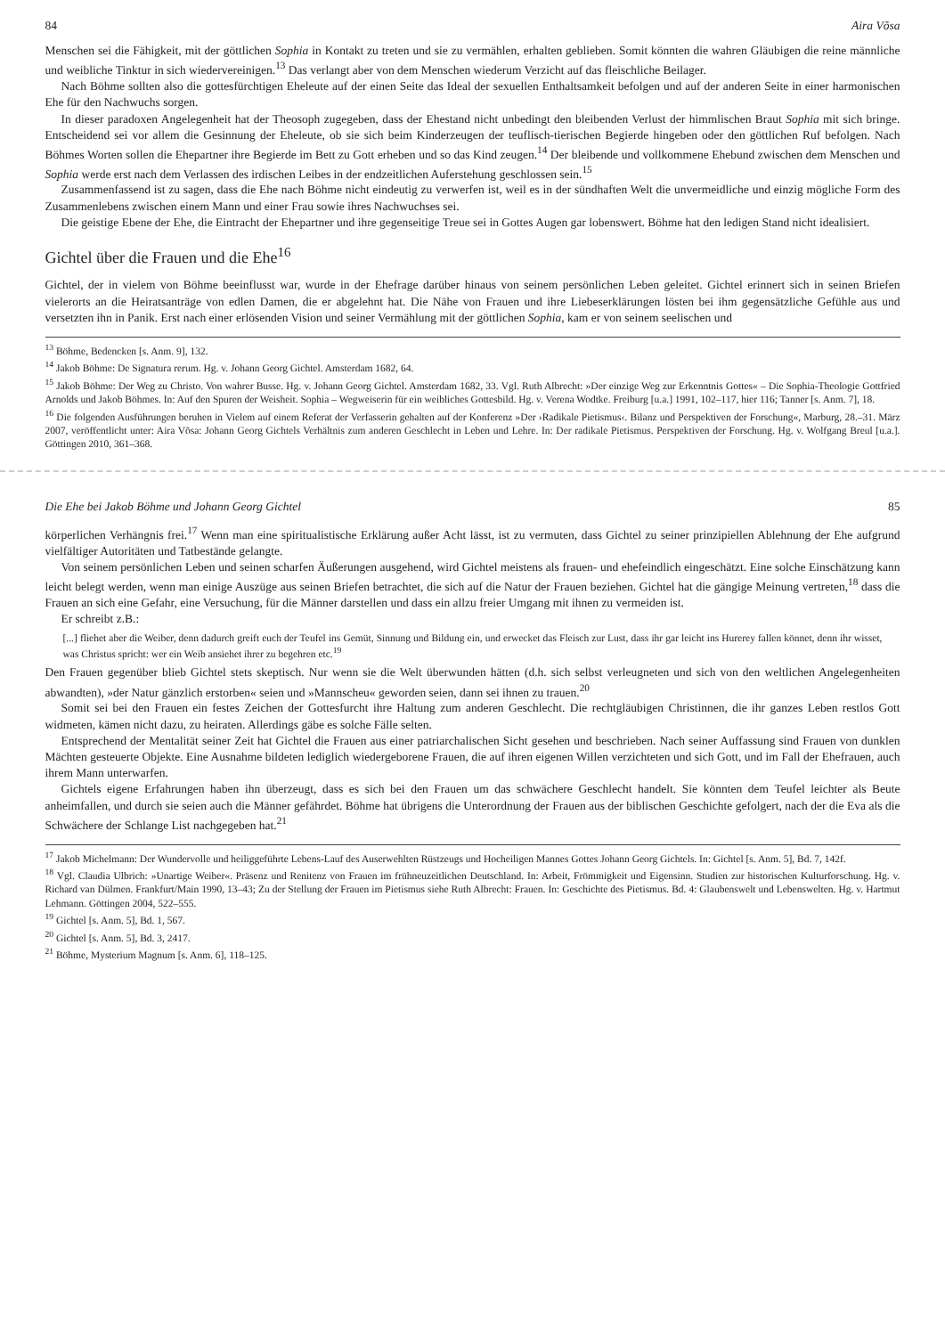84 Aira Võsa
Menschen sei die Fähigkeit, mit der göttlichen Sophia in Kontakt zu treten und sie zu vermählen, erhalten geblieben. Somit könnten die wahren Gläubigen die reine männliche und weibliche Tinktur in sich wiedervereinigen.<sup>13</sup> Das verlangt aber von dem Menschen wiederum Verzicht auf das fleischliche Beilager.
Nach Böhme sollten also die gottesfürchtigen Eheleute auf der einen Seite das Ideal der sexuellen Enthaltsamkeit befolgen und auf der anderen Seite in einer harmonischen Ehe für den Nachwuchs sorgen.
In dieser paradoxen Angelegenheit hat der Theosoph zugegeben, dass der Ehestand nicht unbedingt den bleibenden Verlust der himmlischen Braut Sophia mit sich bringe. Entscheidend sei vor allem die Gesinnung der Eheleute, ob sie sich beim Kinderzeugen der teuflisch-tierischen Begierde hingeben oder den göttlichen Ruf befolgen. Nach Böhmes Worten sollen die Ehepartner ihre Begierde im Bett zu Gott erheben und so das Kind zeugen.<sup>14</sup> Der bleibende und vollkommene Ehebund zwischen dem Menschen und Sophia werde erst nach dem Verlassen des irdischen Leibes in der endzeitlichen Auferstehung geschlossen sein.<sup>15</sup>
Zusammenfassend ist zu sagen, dass die Ehe nach Böhme nicht eindeutig zu verwerfen ist, weil es in der sündhaften Welt die unvermeidliche und einzig mögliche Form des Zusammenlebens zwischen einem Mann und einer Frau sowie ihres Nachwuchses sei.
Die geistige Ebene der Ehe, die Eintracht der Ehepartner und ihre gegenseitige Treue sei in Gottes Augen gar lobenswert. Böhme hat den ledigen Stand nicht idealisiert.
Gichtel über die Frauen und die Ehe<sup>16</sup>
Gichtel, der in vielem von Böhme beeinflusst war, wurde in der Ehefrage darüber hinaus von seinem persönlichen Leben geleitet. Gichtel erinnert sich in seinen Briefen vielerorts an die Heiratsanträge von edlen Damen, die er abgelehnt hat. Die Nähe von Frauen und ihre Liebeserklärungen lösten bei ihm gegensätzliche Gefühle aus und versetzten ihn in Panik. Erst nach einer erlösenden Vision und seiner Vermählung mit der göttlichen Sophia, kam er von seinem seelischen und
<sup>13</sup> Böhme, Bedencken [s. Anm. 9], 132.
<sup>14</sup> Jakob Böhme: De Signatura rerum. Hg. v. Johann Georg Gichtel. Amsterdam 1682, 64.
<sup>15</sup> Jakob Böhme: Der Weg zu Christo. Von wahrer Busse. Hg. v. Johann Georg Gichtel. Amsterdam 1682, 33. Vgl. Ruth Albrecht: »Der einzige Weg zur Erkenntnis Gottes« – Die Sophia-Theologie Gottfried Arnolds und Jakob Böhmes. In: Auf den Spuren der Weisheit. Sophia – Wegweiserin für ein weibliches Gottesbild. Hg. v. Verena Wodtke. Freiburg [u.a.] 1991, 102–117, hier 116; Tanner [s. Anm. 7], 18.
<sup>16</sup> Die folgenden Ausführungen beruhen in Vielem auf einem Referat der Verfasserin gehalten auf der Konferenz »Der ›Radikale Pietismus‹. Bilanz und Perspektiven der Forschung«, Marburg, 28.–31. März 2007, veröffentlicht unter: Aira Võsa: Johann Georg Gichtels Verhältnis zum anderen Geschlecht in Leben und Lehre. In: Der radikale Pietismus. Perspektiven der Forschung. Hg. v. Wolfgang Breul [u.a.]. Göttingen 2010, 361–368.
Die Ehe bei Jakob Böhme und Johann Georg Gichtel 85
körperlichen Verhängnis frei.<sup>17</sup> Wenn man eine spiritualistische Erklärung außer Acht lässt, ist zu vermuten, dass Gichtel zu seiner prinzipiellen Ablehnung der Ehe aufgrund vielfältiger Autoritäten und Tatbestände gelangte.
Von seinem persönlichen Leben und seinen scharfen Äußerungen ausgehend, wird Gichtel meistens als frauen- und ehefeindlich eingeschätzt. Eine solche Einschätzung kann leicht belegt werden, wenn man einige Auszüge aus seinen Briefen betrachtet, die sich auf die Natur der Frauen beziehen. Gichtel hat die gängige Meinung vertreten,<sup>18</sup> dass die Frauen an sich eine Gefahr, eine Versuchung, für die Männer darstellen und dass ein allzu freier Umgang mit ihnen zu vermeiden ist.
Er schreibt z.B.:
[...] fliehet aber die Weiber, denn dadurch greift euch der Teufel ins Gemüt, Sinnung und Bildung ein, und erwecket das Fleisch zur Lust, dass ihr gar leicht ins Hurerey fallen könnet, denn ihr wisset, was Christus spricht: wer ein Weib ansiehet ihrer zu begehren etc.<sup>19</sup>
Den Frauen gegenüber blieb Gichtel stets skeptisch. Nur wenn sie die Welt überwunden hätten (d.h. sich selbst verleugneten und sich von den weltlichen Angelegenheiten abwandten), »der Natur gänzlich erstorben« seien und »Mannscheu« geworden seien, dann sei ihnen zu trauen.<sup>20</sup>
Somit sei bei den Frauen ein festes Zeichen der Gottesfurcht ihre Haltung zum anderen Geschlecht. Die rechtgläubigen Christinnen, die ihr ganzes Leben restlos Gott widmeten, kämen nicht dazu, zu heiraten. Allerdings gäbe es solche Fälle selten.
Entsprechend der Mentalität seiner Zeit hat Gichtel die Frauen aus einer patriarchalischen Sicht gesehen und beschrieben. Nach seiner Auffassung sind Frauen von dunklen Mächten gesteuerte Objekte. Eine Ausnahme bildeten lediglich wiedergeborene Frauen, die auf ihren eigenen Willen verzichteten und sich Gott, und im Fall der Ehefrauen, auch ihrem Mann unterwarfen.
Gichtels eigene Erfahrungen haben ihn überzeugt, dass es sich bei den Frauen um das schwächere Geschlecht handelt. Sie könnten dem Teufel leichter als Beute anheimfallen, und durch sie seien auch die Männer gefährdet. Böhme hat übrigens die Unterordnung der Frauen aus der biblischen Geschichte gefolgert, nach der die Eva als die Schwächere der Schlange List nachgegeben hat.<sup>21</sup>
<sup>17</sup> Jakob Michelmann: Der Wundervolle und heiliggeführte Lebens-Lauf des Auserwehlten Rüstzeugs und Hocheiligen Mannes Gottes Johann Georg Gichtels. In: Gichtel [s. Anm. 5], Bd. 7, 142f.
<sup>18</sup> Vgl. Claudia Ulbrich: »Unartige Weiber«. Präsenz und Renitenz von Frauen im frühneuzeitlichen Deutschland. In: Arbeit, Frömmigkeit und Eigensinn. Studien zur historischen Kulturforschung. Hg. v. Richard van Dülmen. Frankfurt/Main 1990, 13–43; Zu der Stellung der Frauen im Pietismus siehe Ruth Albrecht: Frauen. In: Geschichte des Pietismus. Bd. 4: Glaubenswelt und Lebenswelten. Hg. v. Hartmut Lehmann. Göttingen 2004, 522–555.
<sup>19</sup> Gichtel [s. Anm. 5], Bd. 1, 567.
<sup>20</sup> Gichtel [s. Anm. 5], Bd. 3, 2417.
<sup>21</sup> Böhme, Mysterium Magnum [s. Anm. 6], 118–125.